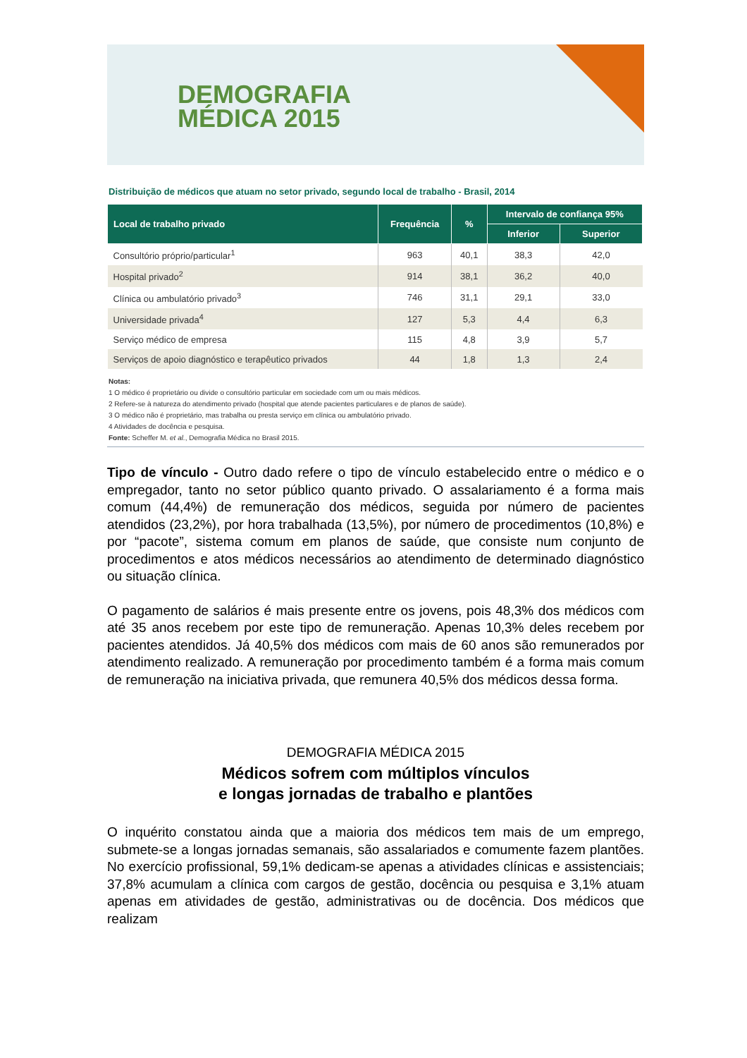DEMOGRAFIA
MÉDICA 2015
Distribuição de médicos que atuam no setor privado, segundo local de trabalho - Brasil, 2014
| Local de trabalho privado | Frequência | % | Intervalo de confiança 95% | |
| --- | --- | --- | --- | --- |
| | | | Inferior | Superior |
| Consultório próprio/particular<sup>1</sup> | 963 | 40,1 | 38,3 | 42,0 |
| Hospital privado<sup>2</sup> | 914 | 38,1 | 36,2 | 40,0 |
| Clínica ou ambulatório privado<sup>3</sup> | 746 | 31,1 | 29,1 | 33,0 |
| Universidade privada<sup>4</sup> | 127 | 5,3 | 4,4 | 6,3 |
| Serviço médico de empresa | 115 | 4,8 | 3,9 | 5,7 |
| Serviços de apoio diagnóstico e terapêutico privados | 44 | 1,8 | 1,3 | 2,4 |
Notas:
1 O médico é proprietário ou divide o consultório particular em sociedade com um ou mais médicos.
2 Refere-se à natureza do atendimento privado (hospital que atende pacientes particulares e de planos de saúde).
3 O médico não é proprietário, mas trabalha ou presta serviço em clínica ou ambulatório privado.
4 Atividades de docência e pesquisa.
Fonte: Scheffer M. et al., Demografia Médica no Brasil 2015.
Tipo de vínculo - Outro dado refere o tipo de vínculo estabelecido entre o médico e o empregador, tanto no setor público quanto privado. O assalariamento é a forma mais comum (44,4%) de remuneração dos médicos, seguida por número de pacientes atendidos (23,2%), por hora trabalhada (13,5%), por número de procedimentos (10,8%) e por “pacote”, sistema comum em planos de saúde, que consiste num conjunto de procedimentos e atos médicos necessários ao atendimento de determinado diagnóstico ou situação clínica.
O pagamento de salários é mais presente entre os jovens, pois 48,3% dos médicos com até 35 anos recebem por este tipo de remuneração. Apenas 10,3% deles recebem por pacientes atendidos. Já 40,5% dos médicos com mais de 60 anos são remunerados por atendimento realizado. A remuneração por procedimento também é a forma mais comum de remuneração na iniciativa privada, que remunera 40,5% dos médicos dessa forma.
DEMOGRAFIA MÉDICA 2015
Médicos sofrem com múltiplos vínculos
e longas jornadas de trabalho e plantões
O inquérito constatou ainda que a maioria dos médicos tem mais de um emprego, submete-se a longas jornadas semanais, são assalariados e comumente fazem plantões. No exercício profissional, 59,1% dedicam-se apenas a atividades clínicas e assistenciais; 37,8% acumulam a clínica com cargos de gestão, docência ou pesquisa e 3,1% atuam apenas em atividades de gestão, administrativas ou de docência. Dos médicos que realizam